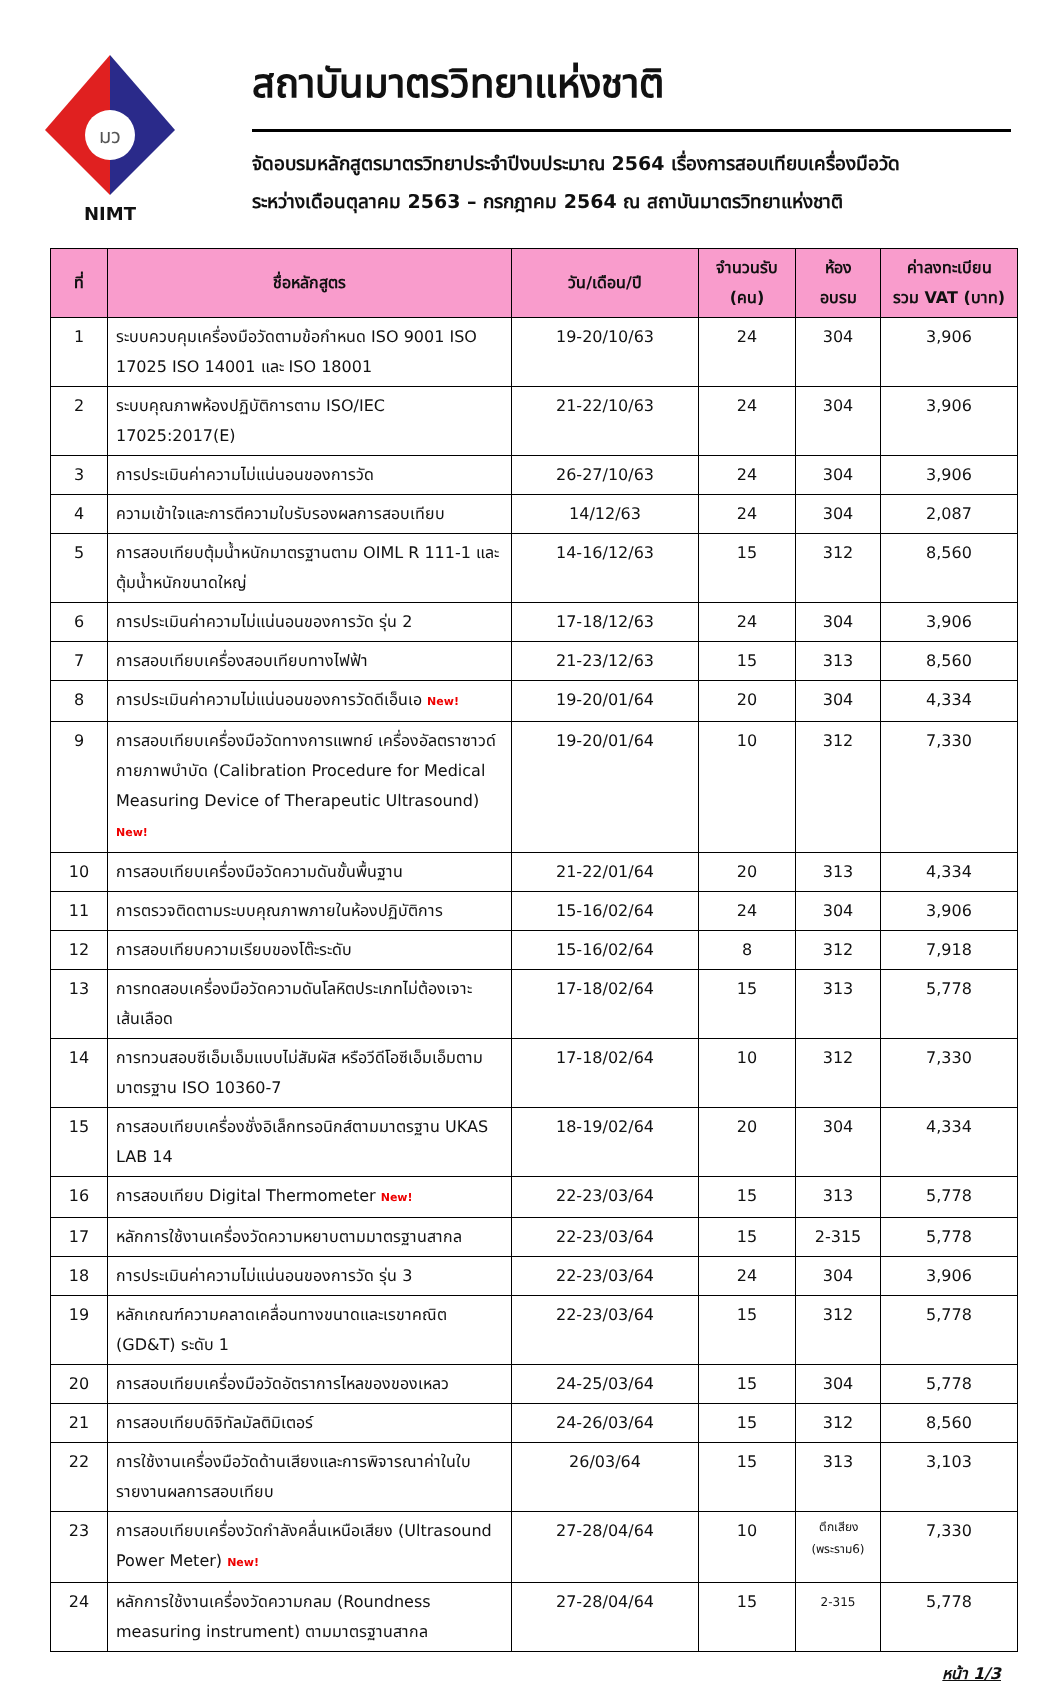มว
NIMT
สถาบันมาตรวิทยาแห่งชาติ
จัดอบรมหลักสูตรมาตรวิทยาประจำปีงบประมาณ 2564 เรื่องการสอบเทียบเครื่องมือวัด
ระหว่างเดือนตุลาคม 2563 – กรกฎาคม 2564 ณ สถาบันมาตรวิทยาแห่งชาติ
| ที่ | ชื่อหลักสูตร | วัน/เดือน/ปี | จำนวนรับ (คน) | ห้อง อบรม | ค่าลงทะเบียน รวม VAT (บาท) |
| --- | --- | --- | --- | --- | --- |
| 1 | ระบบควบคุมเครื่องมือวัดตามข้อกำหนด ISO 9001 ISO 17025 ISO 14001 และ ISO 18001 | 19-20/10/63 | 24 | 304 | 3,906 |
| 2 | ระบบคุณภาพห้องปฏิบัติการตาม ISO/IEC 17025:2017(E) | 21-22/10/63 | 24 | 304 | 3,906 |
| 3 | การประเมินค่าความไม่แน่นอนของการวัด | 26-27/10/63 | 24 | 304 | 3,906 |
| 4 | ความเข้าใจและการตีความใบรับรองผลการสอบเทียบ | 14/12/63 | 24 | 304 | 2,087 |
| 5 | การสอบเทียบตุ้มน้ำหนักมาตรฐานตาม OIML R 111-1 และตุ้มน้ำหนักขนาดใหญ่ | 14-16/12/63 | 15 | 312 | 8,560 |
| 6 | การประเมินค่าความไม่แน่นอนของการวัด รุ่น 2 | 17-18/12/63 | 24 | 304 | 3,906 |
| 7 | การสอบเทียบเครื่องสอบเทียบทางไฟฟ้า | 21-23/12/63 | 15 | 313 | 8,560 |
| 8 | การประเมินค่าความไม่แน่นอนของการวัดดีเอ็นเอ New! | 19-20/01/64 | 20 | 304 | 4,334 |
| 9 | การสอบเทียบเครื่องมือวัดทางการแพทย์ เครื่องอัลตราซาวด์กายภาพบำบัด (Calibration Procedure for Medical Measuring Device of Therapeutic Ultrasound) New! | 19-20/01/64 | 10 | 312 | 7,330 |
| 10 | การสอบเทียบเครื่องมือวัดความดันขั้นพื้นฐาน | 21-22/01/64 | 20 | 313 | 4,334 |
| 11 | การตรวจติดตามระบบคุณภาพภายในห้องปฏิบัติการ | 15-16/02/64 | 24 | 304 | 3,906 |
| 12 | การสอบเทียบความเรียบของโต๊ะระดับ | 15-16/02/64 | 8 | 312 | 7,918 |
| 13 | การทดสอบเครื่องมือวัดความดันโลหิตประเภทไม่ต้องเจาะเส้นเลือด | 17-18/02/64 | 15 | 313 | 5,778 |
| 14 | การทวนสอบซีเอ็มเอ็มแบบไม่สัมผัส หรือวีดีโอซีเอ็มเอ็มตามมาตรฐาน ISO 10360-7 | 17-18/02/64 | 10 | 312 | 7,330 |
| 15 | การสอบเทียบเครื่องชั่งอิเล็กทรอนิกส์ตามมาตรฐาน UKAS LAB 14 | 18-19/02/64 | 20 | 304 | 4,334 |
| 16 | การสอบเทียบ Digital Thermometer New! | 22-23/03/64 | 15 | 313 | 5,778 |
| 17 | หลักการใช้งานเครื่องวัดความหยาบตามมาตรฐานสากล | 22-23/03/64 | 15 | 2-315 | 5,778 |
| 18 | การประเมินค่าความไม่แน่นอนของการวัด รุ่น 3 | 22-23/03/64 | 24 | 304 | 3,906 |
| 19 | หลักเกณฑ์ความคลาดเคลื่อนทางขนาดและเรขาคณิต (GD&T) ระดับ 1 | 22-23/03/64 | 15 | 312 | 5,778 |
| 20 | การสอบเทียบเครื่องมือวัดอัตราการไหลของของเหลว | 24-25/03/64 | 15 | 304 | 5,778 |
| 21 | การสอบเทียบดิจิทัลมัลติมิเตอร์ | 24-26/03/64 | 15 | 312 | 8,560 |
| 22 | การใช้งานเครื่องมือวัดด้านเสียงและการพิจารณาค่าในใบรายงานผลการสอบเทียบ | 26/03/64 | 15 | 313 | 3,103 |
| 23 | การสอบเทียบเครื่องวัดกำลังคลื่นเหนือเสียง (Ultrasound Power Meter) New! | 27-28/04/64 | 10 | ตึกเสียง (พระราม6) | 7,330 |
| 24 | หลักการใช้งานเครื่องวัดความกลม (Roundness measuring instrument) ตามมาตรฐานสากล | 27-28/04/64 | 15 | 2-315 | 5,778 |
หน้า 1/3